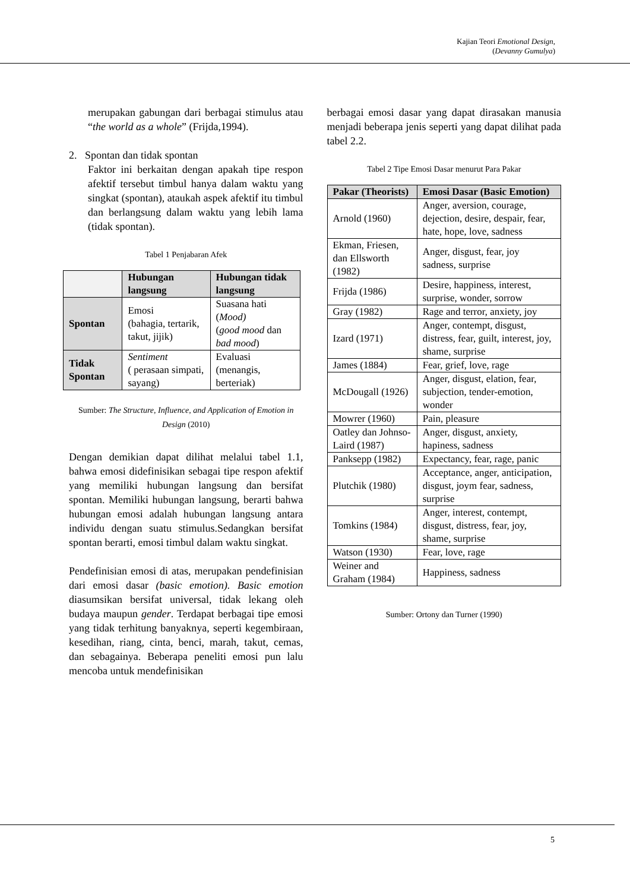Kajian Teori Emotional Design,
(Devanny Gumulya)
merupakan gabungan dari berbagai stimulus atau “the world as a whole” (Frijda,1994).
2. Spontan dan tidak spontan
Faktor ini berkaitan dengan apakah tipe respon afektif tersebut timbul hanya dalam waktu yang singkat (spontan), ataukah aspek afektif itu timbul dan berlangsung dalam waktu yang lebih lama (tidak spontan).
Tabel 1 Penjabaran Afek
| | Hubungan langsung | Hubungan tidak langsung |
| --- | --- | --- |
| Spontan | Emosi (bahagia, tertarik, takut, jijik) | Suasana hati ( Mood) ( good mood dan bad mood ) |
| Tidak Spontan | Sentiment ( perasaan simpati, sayang) | Evaluasi (menangis, berteriak) |
Sumber: The Structure, Influence, and Application of Emotion in Design (2010)
Dengan demikian dapat dilihat melalui tabel 1.1, bahwa emosi didefinisikan sebagai tipe respon afektif yang memiliki hubungan langsung dan bersifat spontan. Memiliki hubungan langsung, berarti bahwa hubungan emosi adalah hubungan langsung antara individu dengan suatu stimulus.Sedangkan bersifat spontan berarti, emosi timbul dalam waktu singkat.
Pendefinisian emosi di atas, merupakan pendefinisian dari emosi dasar (basic emotion). Basic emotion diasumsikan bersifat universal, tidak lekang oleh budaya maupun gender. Terdapat berbagai tipe emosi yang tidak terhitung banyaknya, seperti kegembiraan, kesedihan, riang, cinta, benci, marah, takut, cemas, dan sebagainya. Beberapa peneliti emosi pun lalu mencoba untuk mendefinisikan
berbagai emosi dasar yang dapat dirasakan manusia menjadi beberapa jenis seperti yang dapat dilihat pada tabel 2.2.
Tabel 2 Tipe Emosi Dasar menurut Para Pakar
| Pakar (Theorists) | Emosi Dasar (Basic Emotion) |
| --- | --- |
| Arnold (1960) | Anger, aversion, courage, dejection, desire, despair, fear, hate, hope, love, sadness |
| Ekman, Friesen, dan Ellsworth (1982) | Anger, disgust, fear, joy sadness, surprise |
| Frijda (1986) | Desire, happiness, interest, surprise, wonder, sorrow |
| Gray (1982) | Rage and terror, anxiety, joy |
| Izard (1971) | Anger, contempt, disgust, distress, fear, guilt, interest, joy, shame, surprise |
| James (1884) | Fear, grief, love, rage |
| McDougall (1926) | Anger, disgust, elation, fear, subjection, tender-emotion, wonder |
| Mowrer (1960) | Pain, pleasure |
| Oatley dan Johnso-Laird (1987) | Anger, disgust, anxiety, hapiness, sadness |
| Panksepp (1982) | Expectancy, fear, rage, panic |
| Plutchik (1980) | Acceptance, anger, anticipation, disgust, joym fear, sadness, surprise |
| Tomkins (1984) | Anger, interest, contempt, disgust, distress, fear, joy, shame, surprise |
| Watson (1930) | Fear, love, rage |
| Weiner and Graham (1984) | Happiness, sadness |
Sumber: Ortony dan Turner (1990)
5